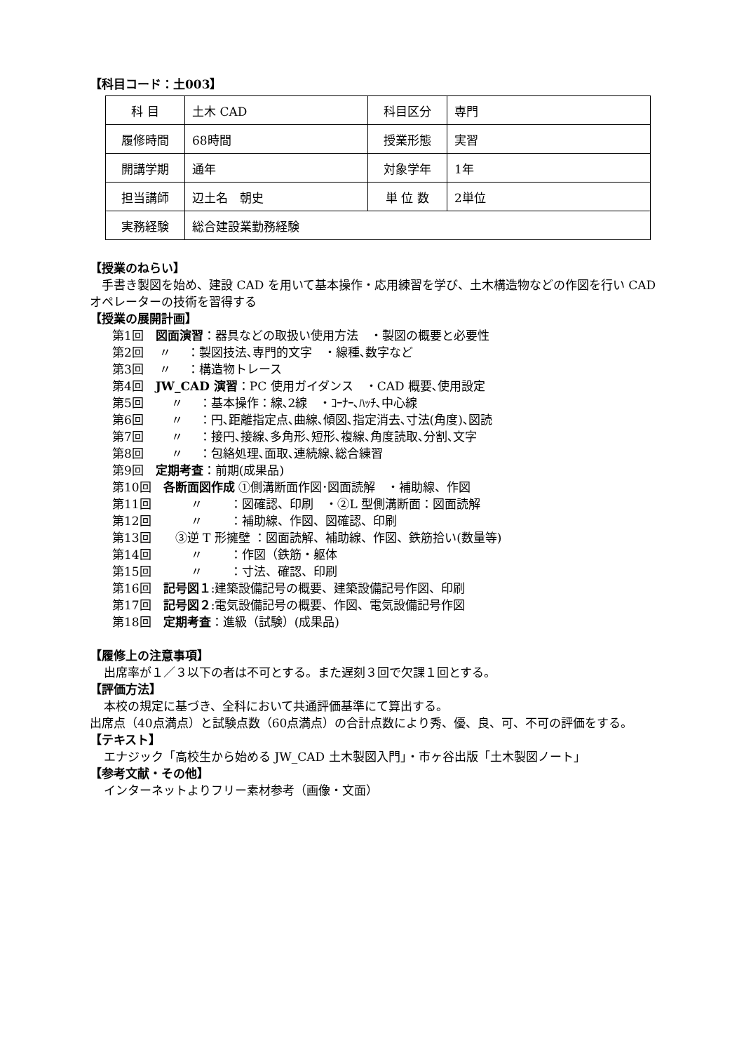【科目コード：土003】
| 科 目 | 土木 CAD | 科目区分 | 専門 |
| 履修時間 | 68時間 | 授業形態 | 実習 |
| 開講学期 | 通年 | 対象学年 | 1年 |
| 担当講師 | 辺土名 朝史 | 単 位 数 | 2単位 |
| 実務経験 | 総合建設業勤務経験 | | |
【授業のねらい】
　手書き製図を始め、建設 CAD を用いて基本操作・応用練習を学び、土木構造物などの作図を行い CAD オペレーターの技術を習得する
【授業の展開計画】
第1回　図面演習：器具などの取扱い使用方法　・製図の概要と必要性
第2回　 〃 　：製図技法､専門的文字　・線種､数字など
第3回　 〃 　：構造物トレース
第4回　JW_CAD 演習：PC 使用ガイダンス　・CAD 概要､使用設定
第5回　　 〃 　：基本操作：線､2線　・ｺｰﾅｰ､ﾊｯﾁ､中心線
第6回　　 〃 　：円､距離指定点､曲線､傾図､指定消去､寸法(角度)､図読
第7回　　 〃 　：接円､接線､多角形､短形､複線､角度読取､分割､文字
第8回　　 〃 　：包絡処理､面取､連続線､総合練習
第9回　定期考査：前期(成果品)
第10回　各断面図作成 ①側溝断面作図･図面読解　・補助線、作図
第11回　　　 〃 　　：図確認、印刷　・②L 型側溝断面：図面読解
第12回　　　 〃 　　：補助線、作図、図確認、印刷
第13回　　③逆 T 形擁壁 ：図面読解、補助線、作図、鉄筋拾い(数量等)
第14回　　　 〃 　　：作図（鉄筋・躯体
第15回　　　 〃 　　：寸法、確認、印刷
第16回　記号図１:建築設備記号の概要、建築設備記号作図、印刷
第17回　記号図２:電気設備記号の概要、作図、電気設備記号作図
第18回　定期考査：進級（試験）(成果品)
【履修上の注意事項】
出席率が１／３以下の者は不可とする。また遅刻３回で欠課１回とする。
【評価方法】
本校の規定に基づき、全科において共通評価基準にて算出する。
出席点（40点満点）と試験点数（60点満点）の合計点数により秀、優、良、可、不可の評価をする。
【テキスト】
エナジック「高校生から始める JW_CAD 土木製図入門」・市ヶ谷出版「土木製図ノート」
【参考文献・その他】
インターネットよりフリー素材参考（画像・文面）